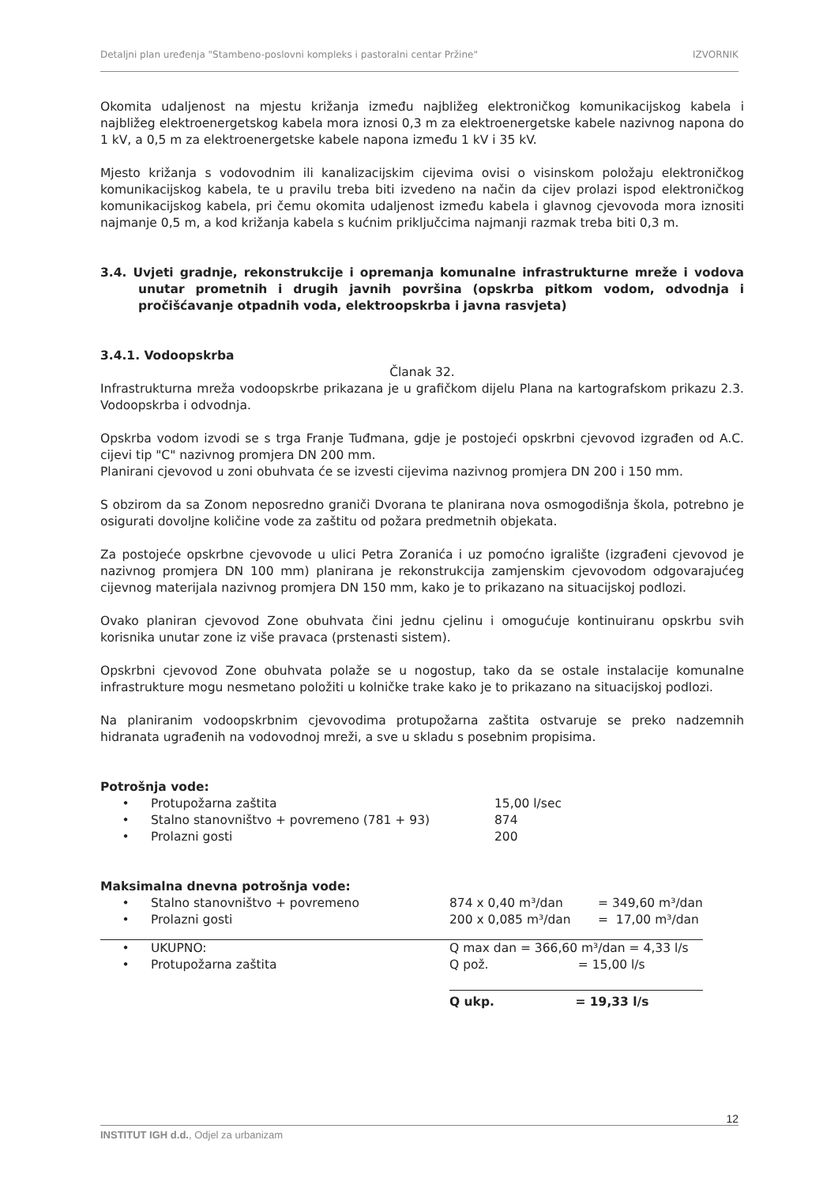Detaljni plan uređenja "Stambeno-poslovni kompleks i pastoralni centar Pržine" IZVORNIK
Okomita udaljenost na mjestu križanja između najbližeg elektroničkog komunikacijskog kabela i najbližeg elektroenergetskog kabela mora iznosi 0,3 m za elektroenergetske kabele nazivnog napona do 1 kV, a 0,5 m za elektroenergetske kabele napona između 1 kV i 35 kV.
Mjesto križanja s vodovodnim ili kanalizacijskim cijevima ovisi o visinskom položaju elektroničkog komunikacijskog kabela, te u pravilu treba biti izvedeno na način da cijev prolazi ispod elektroničkog komunikacijskog kabela, pri čemu okomita udaljenost između kabela i glavnog cjevovoda mora iznositi najmanje 0,5 m, a kod križanja kabela s kućnim priključcima najmanji razmak treba biti 0,3 m.
3.4. Uvjeti gradnje, rekonstrukcije i opremanja komunalne infrastrukturne mreže i vodova unutar prometnih i drugih javnih površina (opskrba pitkom vodom, odvodnja i pročišćavanje otpadnih voda, elektroopskrba i javna rasvjeta)
3.4.1. Vodoopskrba
Članak 32.
Infrastrukturna mreža vodoopskrbe prikazana je u grafičkom dijelu Plana na kartografskom prikazu 2.3. Vodoopskrba i odvodnja.
Opskrba vodom izvodi se s trga Franje Tuđmana, gdje je postojeći opskrbni cjevovod izgrađen od A.C. cijevi tip "C" nazivnog promjera DN 200 mm.
Planirani cjevovod u zoni obuhvata će se izvesti cijevima nazivnog promjera DN 200 i 150 mm.
S obzirom da sa Zonom neposredno graniči Dvorana te planirana nova osmogodišnja škola, potrebno je osigurati dovoljne količine vode za zaštitu od požara predmetnih objekata.
Za postojeće opskrbne cjevovode u ulici Petra Zoranića i uz pomoćno igralište (izgrađeni cjevovod je nazivnog promjera DN 100 mm) planirana je rekonstrukcija zamjenskim cjevovodom odgovarajućeg cijevnog materijala nazivnog promjera DN 150 mm, kako je to prikazano na situacijskoj podlozi.
Ovako planiran cjevovod Zone obuhvata čini jednu cjelinu i omogućuje kontinuiranu opskrbu svih korisnika unutar zone iz više pravaca (prstenasti sistem).
Opskrbni cjevovod Zone obuhvata polaže se u nogostup, tako da se ostale instalacije komunalne infrastrukture mogu nesmetano položiti u kolničke trake kako je to prikazano na situacijskoj podlozi.
Na planiranim vodoopskrbnim cjevovodima protupožarna zaštita ostvaruje se preko nadzemnih hidranata ugrađenih na vodovodnoj mreži, a sve u skladu s posebnim propisima.
Potrošnja vode:
| • | Protupožarna zaštita | 15,00 l/sec |
| • | Stalno stanovništvo + povremeno (781 + 93) | 874 |
| • | Prolazni gosti | 200 |
Maksimalna dnevna potrošnja vode:
| • | Stalno stanovništvo + povremeno | 874 x 0,40 m³/dan | = 349,60 m³/dan |
| • | Prolazni gosti | 200 x 0,085 m³/dan | = 17,00 m³/dan |
| • | UKUPNO: | Q max dan = 366,60 m³/dan = 4,33 l/s | |
| • | Protupožarna zaštita | Q pož. = 15,00 l/s | |
| | | Q ukp. = 19,33 l/s | |
12
INSTITUT IGH d.d., Odjel za urbanizam